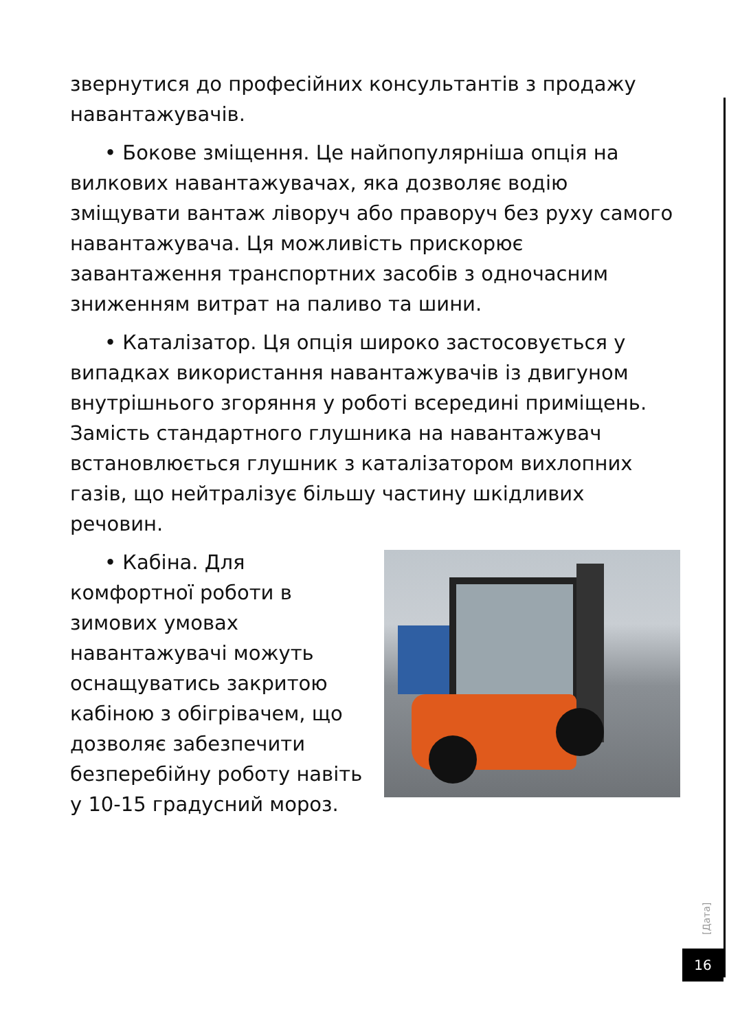звернутися до професійних консультантів з продажу навантажувачів.
• Бокове зміщення. Це найпопулярніша опція на вилкових навантажувачах, яка дозволяє водію зміщувати вантаж ліворуч або праворуч без руху самого навантажувача. Ця можливість прискорює завантаження транспортних засобів з одночасним зниженням витрат на паливо та шини.
• Каталізатор. Ця опція широко застосовується у випадках використання навантажувачів із двигуном внутрішнього згоряння у роботі всередині приміщень. Замість стандартного глушника на навантажувач встановлюється глушник з каталізатором вихлопних газів, що нейтралізує більшу частину шкідливих речовин.
• Кабіна. Для комфортної роботи в зимових умовах навантажувачі можуть оснащуватись закритою кабіною з обігрівачем, що дозволяє забезпечити безперебійну роботу навіть у 10-15 градусний мороз.
[Дата]
16